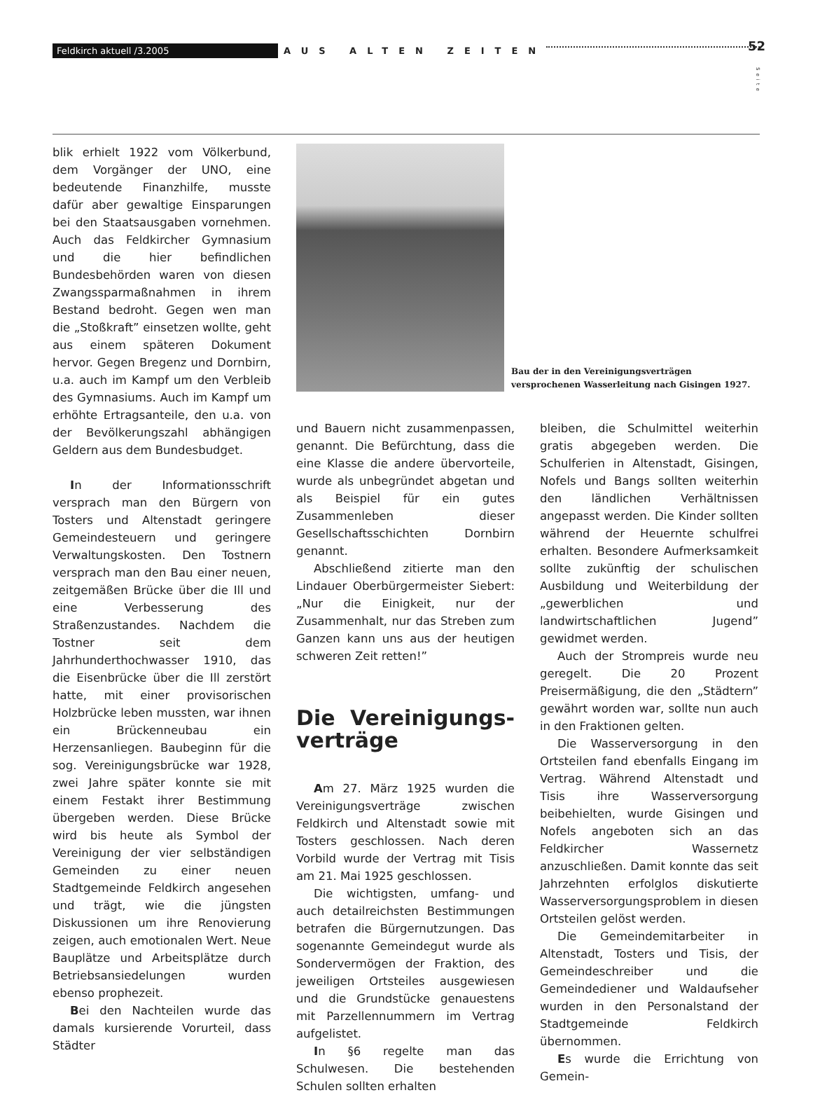Feldkirch aktuell /3.2005
AUS ALTEN ZEITEN
52
Seite
blik erhielt 1922 vom Völkerbund, dem Vorgänger der UNO, eine bedeutende Finanzhilfe, musste dafür aber gewaltige Einsparungen bei den Staatsausgaben vornehmen. Auch das Feldkircher Gymnasium und die hier befindlichen Bundesbehörden waren von diesen Zwangssparmaßnahmen in ihrem Bestand bedroht. Gegen wen man die „Stoßkraft” einsetzen wollte, geht aus einem späteren Dokument hervor. Gegen Bregenz und Dornbirn, u.a. auch im Kampf um den Verbleib des Gymnasiums. Auch im Kampf um erhöhte Ertragsanteile, den u.a. von der Bevölkerungszahl abhängigen Geldern aus dem Bundesbudget.
In der Informationsschrift versprach man den Bürgern von Tosters und Altenstadt geringere Gemeindesteuern und geringere Verwaltungskosten. Den Tostnern versprach man den Bau einer neuen, zeitgemäßen Brücke über die Ill und eine Verbesserung des Straßenzustandes. Nachdem die Tostner seit dem Jahrhunderthochwasser 1910, das die Eisenbrücke über die Ill zerstört hatte, mit einer provisorischen Holzbrücke leben mussten, war ihnen ein Brückenneubau ein Herzensanliegen. Baubeginn für die sog. Vereinigungsbrücke war 1928, zwei Jahre später konnte sie mit einem Festakt ihrer Bestimmung übergeben werden. Diese Brücke wird bis heute als Symbol der Vereinigung der vier selbständigen Gemeinden zu einer neuen Stadtgemeinde Feldkirch angesehen und trägt, wie die jüngsten Diskussionen um ihre Renovierung zeigen, auch emotionalen Wert. Neue Bauplätze und Arbeitsplätze durch Betriebsansiedelungen wurden ebenso prophezeit.
Bei den Nachteilen wurde das damals kursierende Vorurteil, dass Städter
Bau der in den Vereinigungsverträgen versprochenen Wasserleitung nach Gisingen 1927.
und Bauern nicht zusammenpassen, genannt. Die Befürchtung, dass die eine Klasse die andere übervorteile, wurde als unbegründet abgetan und als Beispiel für ein gutes Zusammenleben dieser Gesellschaftsschichten Dornbirn genannt.
Abschließend zitierte man den Lindauer Oberbürgermeister Siebert: „Nur die Einigkeit, nur der Zusammenhalt, nur das Streben zum Ganzen kann uns aus der heutigen schweren Zeit retten!”
Die Vereinigungs-verträge
Am 27. März 1925 wurden die Vereinigungsverträge zwischen Feldkirch und Altenstadt sowie mit Tosters geschlossen. Nach deren Vorbild wurde der Vertrag mit Tisis am 21. Mai 1925 geschlossen.
Die wichtigsten, umfang- und auch detailreichsten Bestimmungen betrafen die Bürgernutzungen. Das sogenannte Gemeindegut wurde als Sondervermögen der Fraktion, des jeweiligen Ortsteiles ausgewiesen und die Grundstücke genauestens mit Parzellennummern im Vertrag aufgelistet.
In §6 regelte man das Schulwesen. Die bestehenden Schulen sollten erhalten
bleiben, die Schulmittel weiterhin gratis abgegeben werden. Die Schulferien in Altenstadt, Gisingen, Nofels und Bangs sollten weiterhin den ländlichen Verhältnissen angepasst werden. Die Kinder sollten während der Heuernte schulfrei erhalten. Besondere Aufmerksamkeit sollte zukünftig der schulischen Ausbildung und Weiterbildung der „gewerblichen und landwirtschaftlichen Jugend” gewidmet werden.
Auch der Strompreis wurde neu geregelt. Die 20 Prozent Preisermäßigung, die den „Städtern” gewährt worden war, sollte nun auch in den Fraktionen gelten.
Die Wasserversorgung in den Ortsteilen fand ebenfalls Eingang im Vertrag. Während Altenstadt und Tisis ihre Wasserversorgung beibehielten, wurde Gisingen und Nofels angeboten sich an das Feldkircher Wassernetz anzuschließen. Damit konnte das seit Jahrzehnten erfolglos diskutierte Wasserversorgungsproblem in diesen Ortsteilen gelöst werden.
Die Gemeindemitarbeiter in Altenstadt, Tosters und Tisis, der Gemeindeschreiber und die Gemeindediener und Waldaufseher wurden in den Personalstand der Stadtgemeinde Feldkirch übernommen.
Es wurde die Errichtung von Gemein-